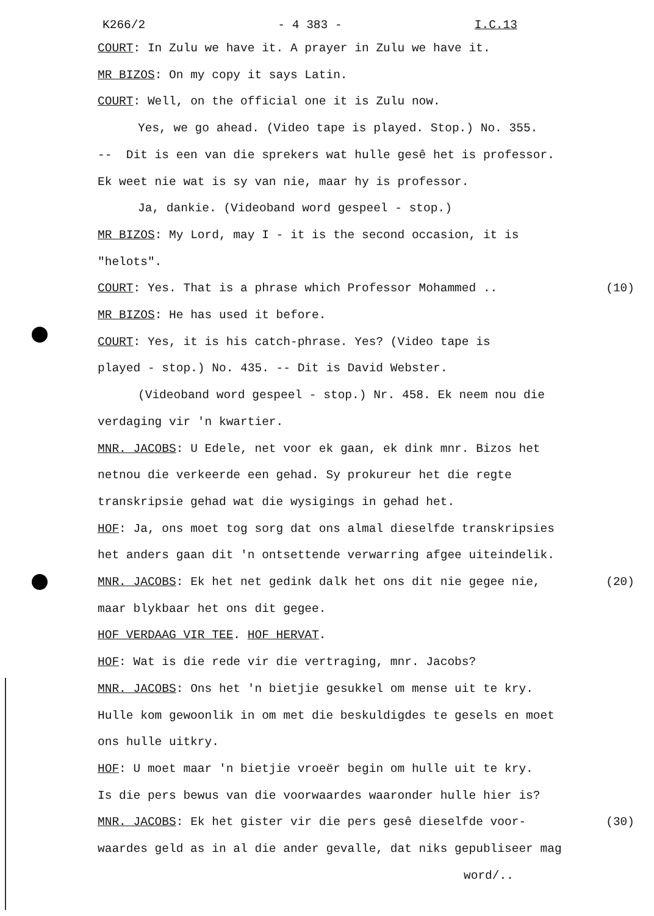K266/2 - 4 383 - I.C.13
COURT: In Zulu we have it. A prayer in Zulu we have it.
MR BIZOS: On my copy it says Latin.
COURT: Well, on the official one it is Zulu now.
Yes, we go ahead. (Video tape is played. Stop.) No. 355.
-- Dit is een van die sprekers wat hulle gesê het is professor.
Ek weet nie wat is sy van nie, maar hy is professor.
Ja, dankie. (Videoband word gespeel - stop.)
MR BIZOS: My Lord, may I - it is the second occasion, it is
"helots".
COURT: Yes. That is a phrase which Professor Mohammed .. (10)
MR BIZOS: He has used it before.
COURT: Yes, it is his catch-phrase. Yes? (Video tape is
played - stop.) No. 435. -- Dit is David Webster.
(Videoband word gespeel - stop.) Nr. 458. Ek neem nou die
verdaging vir 'n kwartier.
MNR. JACOBS: U Edele, net voor ek gaan, ek dink mnr. Bizos het
netnou die verkeerde een gehad. Sy prokureur het die regte
transkripsie gehad wat die wysigings in gehad het.
HOF: Ja, ons moet tog sorg dat ons almal dieselfde transkripsies
het anders gaan dit 'n ontsettende verwarring afgee uiteindelik.
MNR. JACOBS: Ek het net gedink dalk het ons dit nie gegee nie, (20)
maar blykbaar het ons dit gegee.
HOF VERDAAG VIR TEE. HOF HERVAT.
HOF: Wat is die rede vir die vertraging, mnr. Jacobs?
MNR. JACOBS: Ons het 'n bietjie gesukkel om mense uit te kry.
Hulle kom gewoonlik in om met die beskuldigdes te gesels en moet
ons hulle uitkry.
HOF: U moet maar 'n bietjie vroeër begin om hulle uit te kry.
Is die pers bewus van die voorwaardes waaronder hulle hier is?
MNR. JACOBS: Ek het gister vir die pers gesê dieselfde voor- (30)
waardes geld as in al die ander gevalle, dat niks gepubliseer mag
word/..